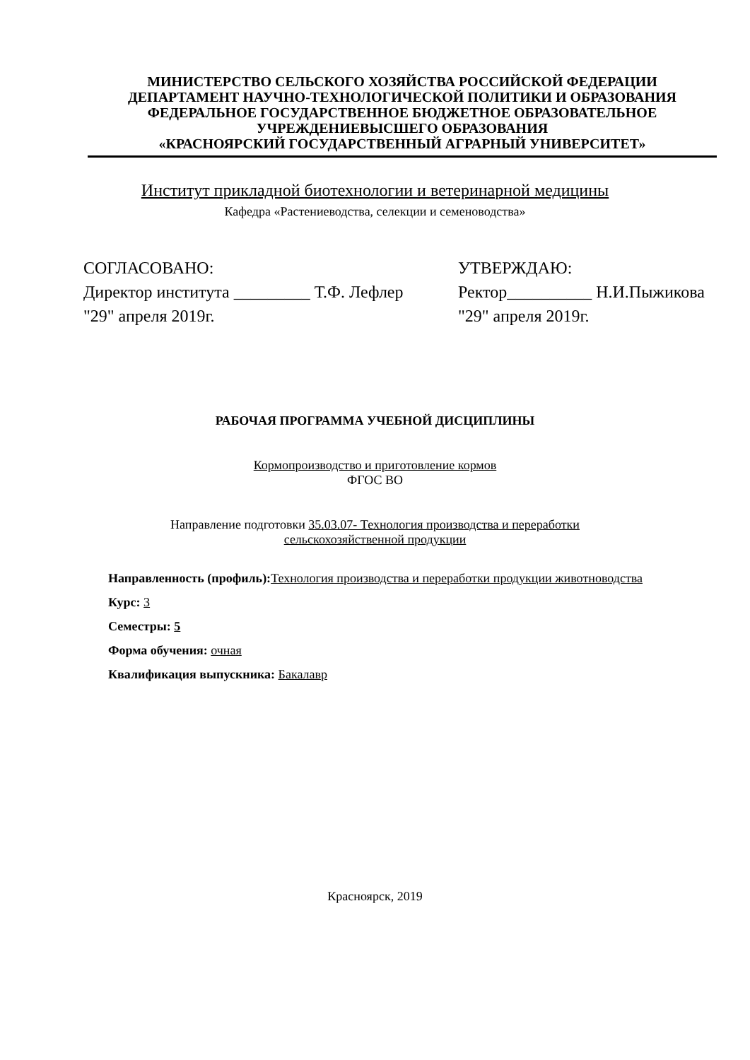МИНИСТЕРСТВО СЕЛЬСКОГО ХОЗЯЙСТВА РОССИЙСКОЙ ФЕДЕРАЦИИ
ДЕПАРТАМЕНТ НАУЧНО-ТЕХНОЛОГИЧЕСКОЙ ПОЛИТИКИ И ОБРАЗОВАНИЯ
ФЕДЕРАЛЬНОЕ ГОСУДАРСТВЕННОЕ БЮДЖЕТНОЕ ОБРАЗОВАТЕЛЬНОЕ
УЧРЕЖДЕНИЕВЫСШЕГО ОБРАЗОВАНИЯ
«КРАСНОЯРСКИЙ ГОСУДАРСТВЕННЫЙ АГРАРНЫЙ УНИВЕРСИТЕТ»
Институт прикладной биотехнологии и ветеринарной медицины
Кафедра «Растениеводства, селекции и семеноводства»
СОГЛАСОВАНО:
Директор института _________ Т.Ф. Лефлер
"29" апреля 2019г.
УТВЕРЖДАЮ:
Ректор__________ Н.И.Пыжикова
"29" апреля 2019г.
РАБОЧАЯ ПРОГРАММА УЧЕБНОЙ ДИСЦИПЛИНЫ
Кормопроизводство и приготовление кормов
ФГОС ВО
Направление подготовки 35.03.07- Технология производства и переработки
сельскохозяйственной продукции
Направленность (профиль): Технология производства и переработки продукции животноводства
Курс: 3
Семестры: 5
Форма обучения: очная
Квалификация выпускника: Бакалавр
Красноярск, 2019